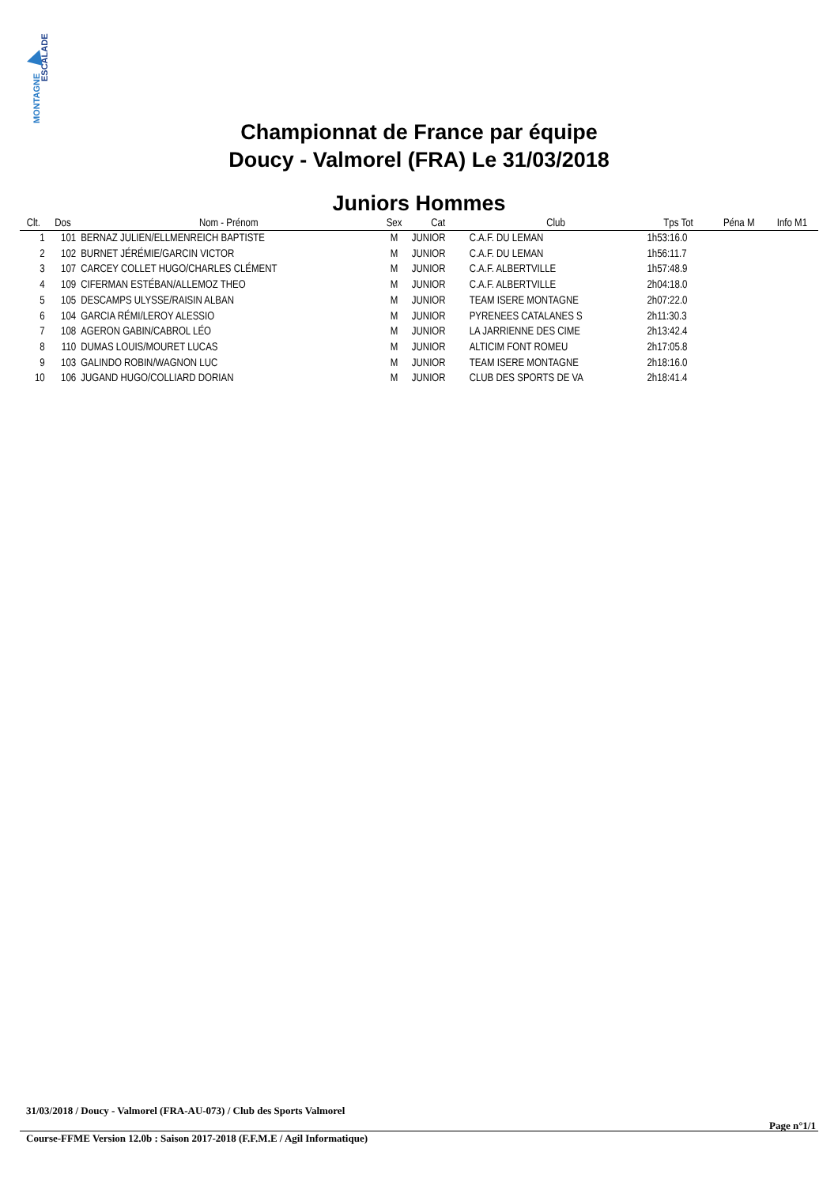ESCALADE
MONTAGNE
Championnat de France par équipe
Doucy - Valmorel (FRA) Le 31/03/2018
Juniors Hommes
| Clt. | Dos | Nom - Prénom | Sex | Cat | Club | Tps Tot | Péna M | Info M1 |
| --- | --- | --- | --- | --- | --- | --- | --- | --- |
| 1 | 101 | BERNAZ JULIEN/ELLMENREICH BAPTISTE | M | JUNIOR | C.A.F. DU LEMAN | 1h53:16.0 | | |
| 2 | 102 | BURNET JÉRÉMIE/GARCIN VICTOR | M | JUNIOR | C.A.F. DU LEMAN | 1h56:11.7 | | |
| 3 | 107 | CARCEY COLLET HUGO/CHARLES CLÉMENT | M | JUNIOR | C.A.F. ALBERTVILLE | 1h57:48.9 | | |
| 4 | 109 | CIFERMAN ESTÉBAN/ALLEMOZ THEO | M | JUNIOR | C.A.F. ALBERTVILLE | 2h04:18.0 | | |
| 5 | 105 | DESCAMPS ULYSSE/RAISIN ALBAN | M | JUNIOR | TEAM ISERE MONTAGNE | 2h07:22.0 | | |
| 6 | 104 | GARCIA RÉMI/LEROY ALESSIO | M | JUNIOR | PYRENEES CATALANES S | 2h11:30.3 | | |
| 7 | 108 | AGERON GABIN/CABROL LÉO | M | JUNIOR | LA JARRIENNE DES CIME | 2h13:42.4 | | |
| 8 | 110 | DUMAS LOUIS/MOURET LUCAS | M | JUNIOR | ALTICIM FONT ROMEU | 2h17:05.8 | | |
| 9 | 103 | GALINDO ROBIN/WAGNON LUC | M | JUNIOR | TEAM ISERE MONTAGNE | 2h18:16.0 | | |
| 10 | 106 | JUGAND HUGO/COLLIARD DORIAN | M | JUNIOR | CLUB DES SPORTS DE VA | 2h18:41.4 | | |
31/03/2018 / Doucy - Valmorel (FRA-AU-073) / Club des Sports Valmorel
Page n°1/1
Course-FFME Version 12.0b : Saison 2017-2018 (F.F.M.E / Agil Informatique)